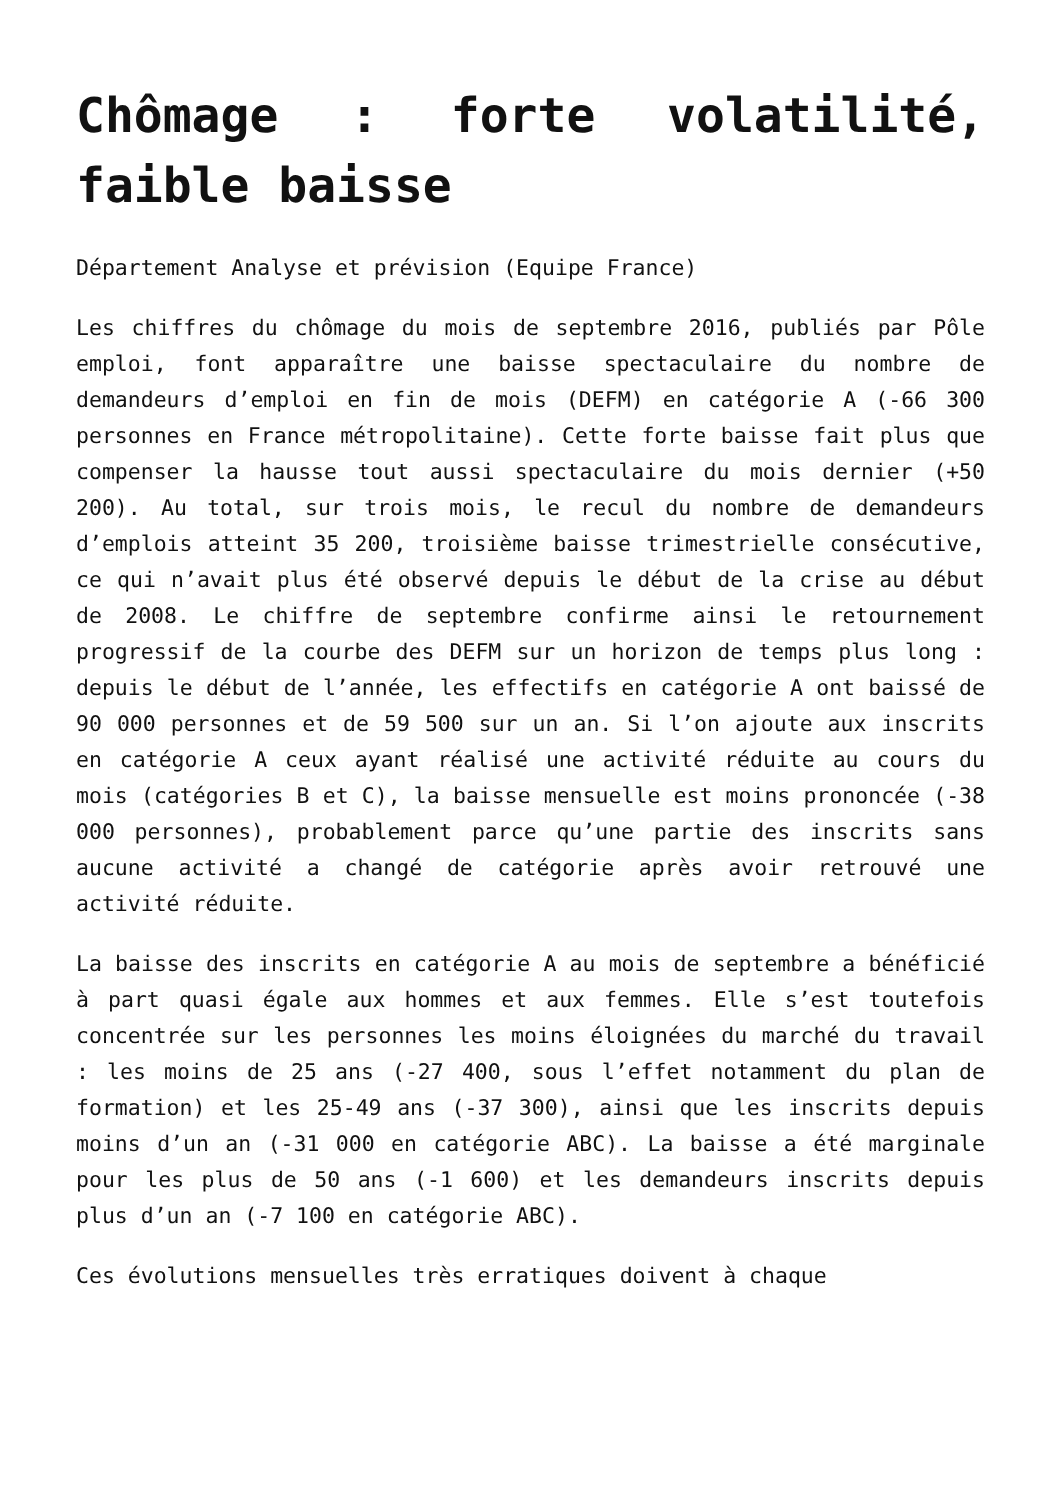Chômage : forte volatilité, faible baisse
Département Analyse et prévision (Equipe France)
Les chiffres du chômage du mois de septembre 2016, publiés par Pôle emploi, font apparaître une baisse spectaculaire du nombre de demandeurs d’emploi en fin de mois (DEFM) en catégorie A (-66 300 personnes en France métropolitaine). Cette forte baisse fait plus que compenser la hausse tout aussi spectaculaire du mois dernier (+50 200). Au total, sur trois mois, le recul du nombre de demandeurs d’emplois atteint 35 200, troisième baisse trimestrielle consécutive, ce qui n’avait plus été observé depuis le début de la crise au début de 2008. Le chiffre de septembre confirme ainsi le retournement progressif de la courbe des DEFM sur un horizon de temps plus long : depuis le début de l’année, les effectifs en catégorie A ont baissé de 90 000 personnes et de 59 500 sur un an. Si l’on ajoute aux inscrits en catégorie A ceux ayant réalisé une activité réduite au cours du mois (catégories B et C), la baisse mensuelle est moins prononcée (-38 000 personnes), probablement parce qu’une partie des inscrits sans aucune activité a changé de catégorie après avoir retrouvé une activité réduite.
La baisse des inscrits en catégorie A au mois de septembre a bénéficié à part quasi égale aux hommes et aux femmes. Elle s’est toutefois concentrée sur les personnes les moins éloignées du marché du travail : les moins de 25 ans (-27 400, sous l’effet notamment du plan de formation) et les 25-49 ans (-37 300), ainsi que les inscrits depuis moins d’un an (-31 000 en catégorie ABC). La baisse a été marginale pour les plus de 50 ans (-1 600) et les demandeurs inscrits depuis plus d’un an (-7 100 en catégorie ABC).
Ces évolutions mensuelles très erratiques doivent à chaque